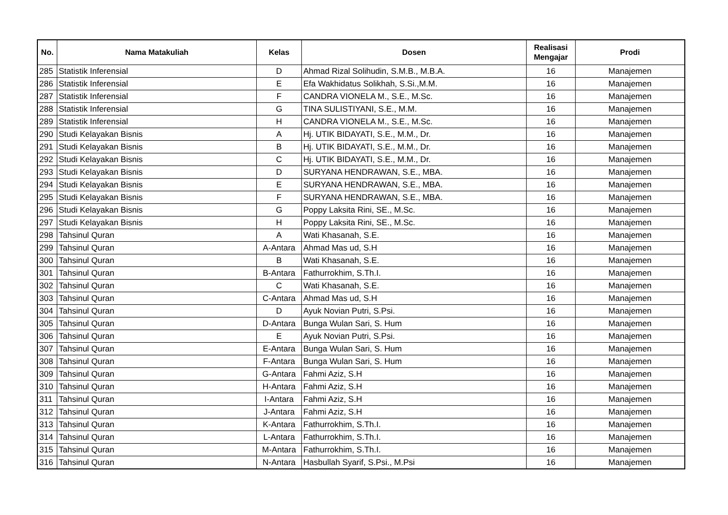| No. | Nama Matakuliah | Kelas | Dosen | Realisasi Mengajar | Prodi |
| --- | --- | --- | --- | --- | --- |
| 285 | Statistik Inferensial | D | Ahmad Rizal Solihudin, S.M.B., M.B.A. | 16 | Manajemen |
| 286 | Statistik Inferensial | E | Efa Wakhidatus Solikhah, S.Si.,M.M. | 16 | Manajemen |
| 287 | Statistik Inferensial | F | CANDRA VIONELA M., S.E., M.Sc. | 16 | Manajemen |
| 288 | Statistik Inferensial | G | TINA SULISTIYANI, S.E., M.M. | 16 | Manajemen |
| 289 | Statistik Inferensial | H | CANDRA VIONELA M., S.E., M.Sc. | 16 | Manajemen |
| 290 | Studi Kelayakan Bisnis | A | Hj. UTIK BIDAYATI, S.E., M.M., Dr. | 16 | Manajemen |
| 291 | Studi Kelayakan Bisnis | B | Hj. UTIK BIDAYATI, S.E., M.M., Dr. | 16 | Manajemen |
| 292 | Studi Kelayakan Bisnis | C | Hj. UTIK BIDAYATI, S.E., M.M., Dr. | 16 | Manajemen |
| 293 | Studi Kelayakan Bisnis | D | SURYANA HENDRAWAN, S.E., MBA. | 16 | Manajemen |
| 294 | Studi Kelayakan Bisnis | E | SURYANA HENDRAWAN, S.E., MBA. | 16 | Manajemen |
| 295 | Studi Kelayakan Bisnis | F | SURYANA HENDRAWAN, S.E., MBA. | 16 | Manajemen |
| 296 | Studi Kelayakan Bisnis | G | Poppy Laksita Rini, SE., M.Sc. | 16 | Manajemen |
| 297 | Studi Kelayakan Bisnis | H | Poppy Laksita Rini, SE., M.Sc. | 16 | Manajemen |
| 298 | Tahsinul Quran | A | Wati Khasanah, S.E. | 16 | Manajemen |
| 299 | Tahsinul Quran | A-Antara | Ahmad Mas ud, S.H | 16 | Manajemen |
| 300 | Tahsinul Quran | B | Wati Khasanah, S.E. | 16 | Manajemen |
| 301 | Tahsinul Quran | B-Antara | Fathurrokhim, S.Th.I. | 16 | Manajemen |
| 302 | Tahsinul Quran | C | Wati Khasanah, S.E. | 16 | Manajemen |
| 303 | Tahsinul Quran | C-Antara | Ahmad Mas ud, S.H | 16 | Manajemen |
| 304 | Tahsinul Quran | D | Ayuk Novian Putri, S.Psi. | 16 | Manajemen |
| 305 | Tahsinul Quran | D-Antara | Bunga Wulan Sari, S. Hum | 16 | Manajemen |
| 306 | Tahsinul Quran | E | Ayuk Novian Putri, S.Psi. | 16 | Manajemen |
| 307 | Tahsinul Quran | E-Antara | Bunga Wulan Sari, S. Hum | 16 | Manajemen |
| 308 | Tahsinul Quran | F-Antara | Bunga Wulan Sari, S. Hum | 16 | Manajemen |
| 309 | Tahsinul Quran | G-Antara | Fahmi Aziz, S.H | 16 | Manajemen |
| 310 | Tahsinul Quran | H-Antara | Fahmi Aziz, S.H | 16 | Manajemen |
| 311 | Tahsinul Quran | I-Antara | Fahmi Aziz, S.H | 16 | Manajemen |
| 312 | Tahsinul Quran | J-Antara | Fahmi Aziz, S.H | 16 | Manajemen |
| 313 | Tahsinul Quran | K-Antara | Fathurrokhim, S.Th.I. | 16 | Manajemen |
| 314 | Tahsinul Quran | L-Antara | Fathurrokhim, S.Th.I. | 16 | Manajemen |
| 315 | Tahsinul Quran | M-Antara | Fathurrokhim, S.Th.I. | 16 | Manajemen |
| 316 | Tahsinul Quran | N-Antara | Hasbullah Syarif, S.Psi., M.Psi | 16 | Manajemen |